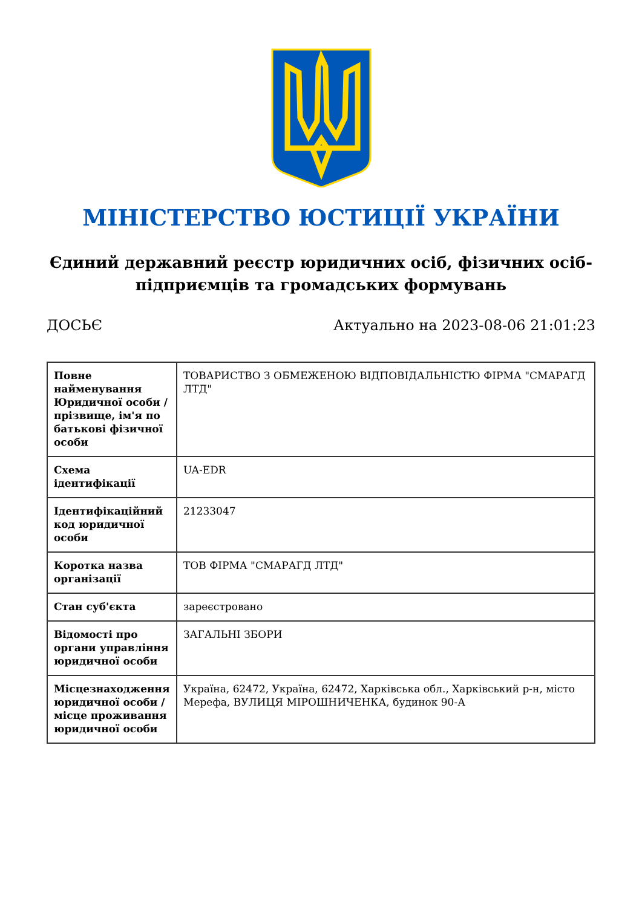МІНІСТЕРСТВО ЮСТИЦІЇ УКРАЇНИ
Єдиний державний реєстр юридичних осіб, фізичних осіб-підприємців та громадських формувань
ДОСЬЄ Актуально на 2023-08-06 21:01:23
| Повне найменування Юридичної особи / прізвище, ім'я по батькові фізичної особи | ТОВАРИСТВО З ОБМЕЖЕНОЮ ВІДПОВІДАЛЬНІСТЮ ФІРМА "СМАРАГД ЛТД" |
| Схема ідентифікації | UA-EDR |
| Ідентифікаційний код юридичної особи | 21233047 |
| Коротка назва організації | ТОВ ФІРМА "СМАРАГД ЛТД" |
| Стан суб'єкта | зареєстровано |
| Відомості про органи управління юридичної особи | ЗАГАЛЬНІ ЗБОРИ |
| Місцезнаходження юридичної особи / місце проживання юридичної особи | Україна, 62472, Україна, 62472, Харківська обл., Харківський р-н, місто Мерефа, ВУЛИЦЯ МІРОШНИЧЕНКА, будинок 90-А |